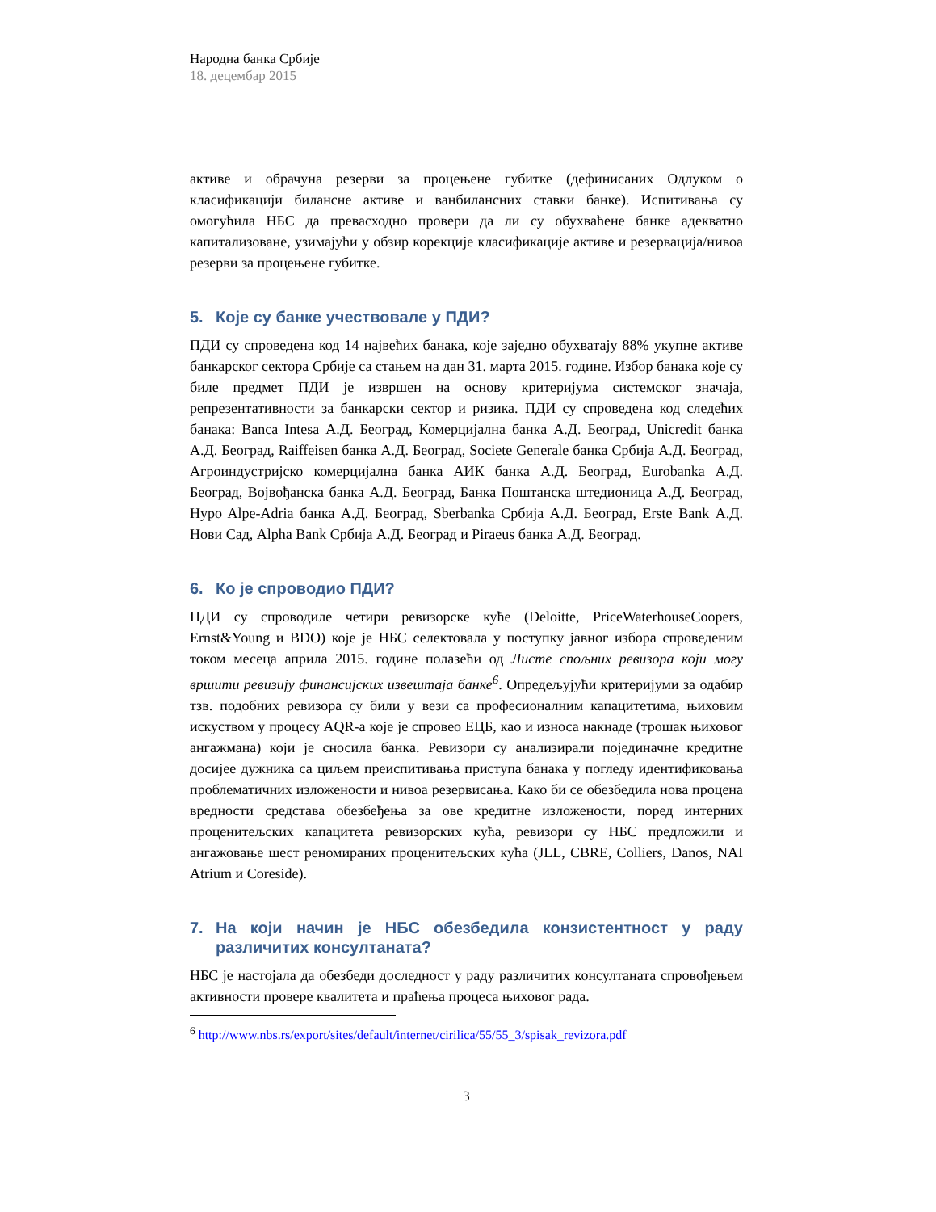Народна банка Србије
18. децембар 2015
активе и обрачуна резерви за процењене губитке (дефинисаних Одлуком о класификацији билансне активе и ванбилансних ставки банке). Испитивања су омогућила НБС да превасходно провери да ли су обухваћене банке адекватно капитализоване, узимајући у обзир корекције класификације активе и резервација/нивоа резерви за процењене губитке.
5. Које су банке учествовале у ПДИ?
ПДИ су спроведена код 14 највећих банака, које заједно обухватају 88% укупне активе банкарског сектора Србије са стањем на дан 31. марта 2015. године. Избор банака које су биле предмет ПДИ је извршен на основу критеријума системског значаја, репрезентативности за банкарски сектор и ризика. ПДИ су спроведена код следећих банака: Banca Intesa А.Д. Београд, Комерцијална банка А.Д. Београд, Unicredit банка А.Д. Београд, Raiffeisen банка А.Д. Београд, Societe Generale банка Србија А.Д. Београд, Агроиндустријско комерцијална банка АИК банка А.Д. Београд, Eurobanka А.Д. Београд, Војвођанска банка А.Д. Београд, Банка Поштанска штедионица А.Д. Београд, Hypo Alpe-Adria банка А.Д. Београд, Sberbanka Србија А.Д. Београд, Erste Bank А.Д. Нови Сад, Alpha Bank Србија А.Д. Београд и Piraeus банка А.Д. Београд.
6. Ко је спроводио ПДИ?
ПДИ су спроводиле четири ревизорске куће (Deloitte, PriceWaterhouseCoopers, Ernst&Young и BDO) које је НБС селектовала у поступку јавног избора спроведеним током месеца априла 2015. године полазећи од Листе спољних ревизора који могу вршити ревизију финансијских извештаја банке<sup>6</sup>. Опредељујући критеријуми за одабир тзв. подобних ревизора су били у вези са професионалним капацитетима, њиховим искуством у процесу AQR-а које је спровео ЕЦБ, као и износа накнаде (трошак њиховог ангажмана) који је сносила банка. Ревизори су анализирали појединачне кредитне досијее дужника са циљем преиспитивања приступа банака у погледу идентификовања проблематичних изложености и нивоа резервисања. Како би се обезбедила нова процена вредности средстава обезбеђења за ове кредитне изложености, поред интерних проценитељских капацитета ревизорских кућа, ревизори су НБС предложили и ангажовање шест реномираних проценитељских кућа (JLL, CBRE, Colliers, Danos, NAI Atrium и Coreside).
7. На који начин је НБС обезбедила конзистентност у раду различитих консултаната?
НБС је настојала да обезбеди доследност у раду различитих консултаната спровођењем активности провере квалитета и праћења процеса њиховог рада.
<sup>6</sup> http://www.nbs.rs/export/sites/default/internet/cirilica/55/55_3/spisak_revizora.pdf
3